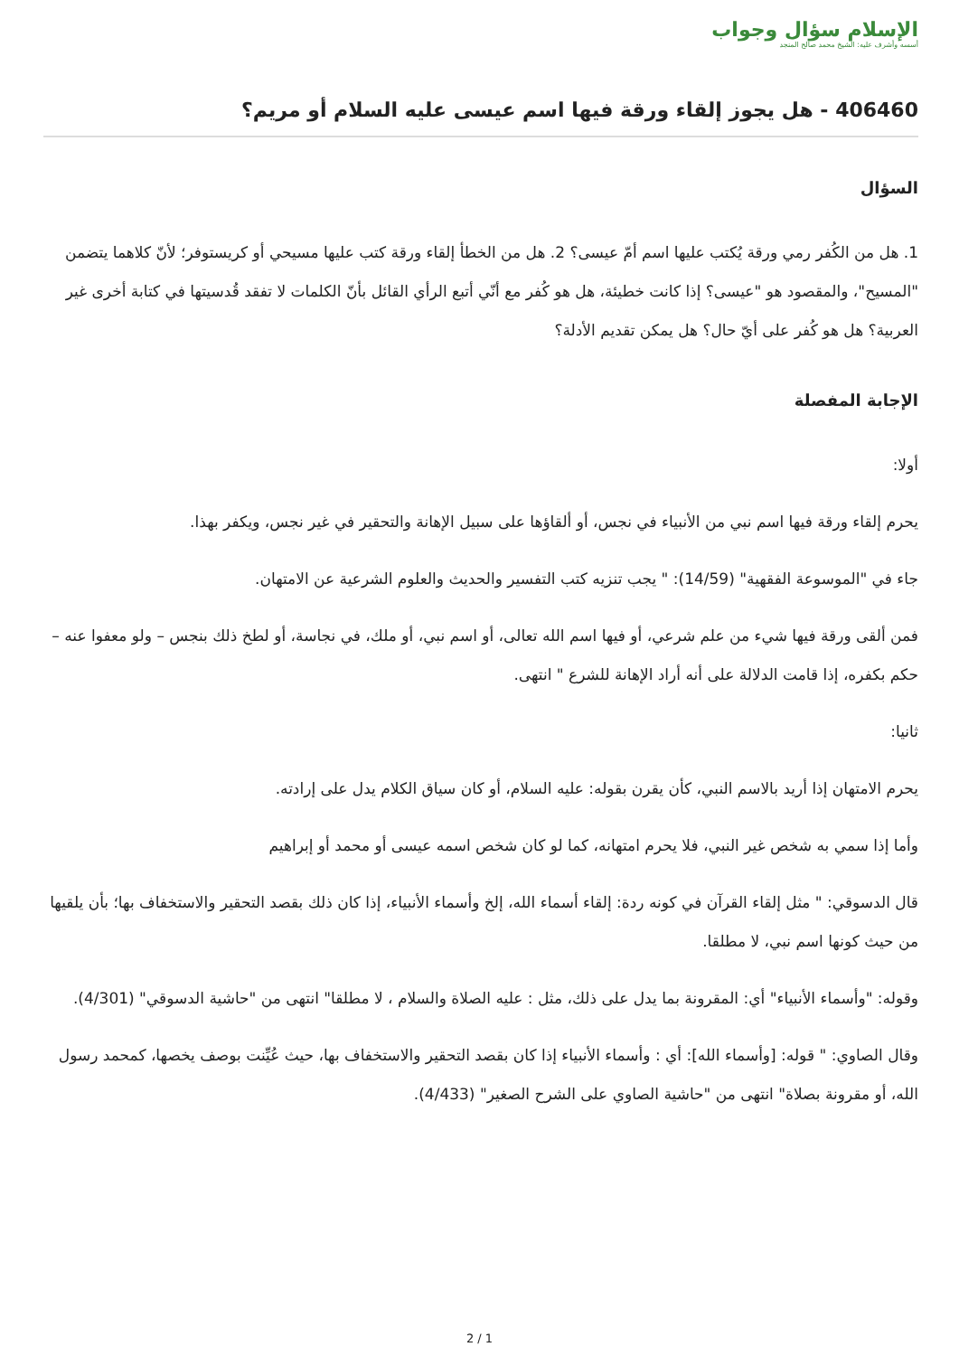الإسلام سؤال وجواب
أسسه وأشرف عليه: الشيخ محمد صالح المنجد
406460 - هل يجوز إلقاء ورقة فيها اسم عيسى عليه السلام أو مريم؟
السؤال
1. هل من الكُفر رمي ورقة يُكتب عليها اسم أمّ عيسى؟ 2. هل من الخطأ إلقاء ورقة كتب عليها مسيحي أو كريستوفر؛ لأنّ كلاهما يتضمن "المسيح"، والمقصود هو "عيسى؟ إذا كانت خطيئة، هل هو كُفر مع أنّي أتبع الرأي القائل بأنّ الكلمات لا تفقد قُدسيتها في كتابة أخرى غير العربية؟ هل هو كُفر على أيّ حال؟ هل يمكن تقديم الأدلة؟
الإجابة المفصلة
أولا:
يحرم إلقاء ورقة فيها اسم نبي من الأنبياء في نجس، أو ألقاؤها على سبيل الإهانة والتحقير في غير نجس، ويكفر بهذا.
جاء في "الموسوعة الفقهية" (14/59): " يجب تنزيه كتب التفسير والحديث والعلوم الشرعية عن الامتهان.
فمن ألقى ورقة فيها شيء من علم شرعي، أو فيها اسم الله تعالى، أو اسم نبي، أو ملك، في نجاسة، أو لطخ ذلك بنجس – ولو معفوا عنه – حكم بكفره، إذا قامت الدلالة على أنه أراد الإهانة للشرع " انتهى.
ثانيا:
يحرم الامتهان إذا أريد بالاسم النبي، كأن يقرن بقوله: عليه السلام، أو كان سياق الكلام يدل على إرادته.
وأما إذا سمي به شخص غير النبي، فلا يحرم امتهانه، كما لو كان شخص اسمه عيسى أو محمد أو إبراهيم
قال الدسوقي: " مثل إلقاء القرآن في كونه ردة: إلقاء أسماء الله، إلخ وأسماء الأنبياء، إذا كان ذلك بقصد التحقير والاستخفاف بها؛ بأن يلقيها من حيث كونها اسم نبي، لا مطلقا.
وقوله: "وأسماء الأنبياء" أي: المقرونة بما يدل على ذلك، مثل : عليه الصلاة والسلام ، لا مطلقا" انتهى من "حاشية الدسوقي" (4/301).
وقال الصاوي: " قوله: [وأسماء الله]: أي : وأسماء الأنبياء إذا كان بقصد التحقير والاستخفاف بها، حيث عُيِّنت بوصف يخصها، كمحمد رسول الله، أو مقرونة بصلاة" انتهى من "حاشية الصاوي على الشرح الصغير" (4/433).
2 / 1